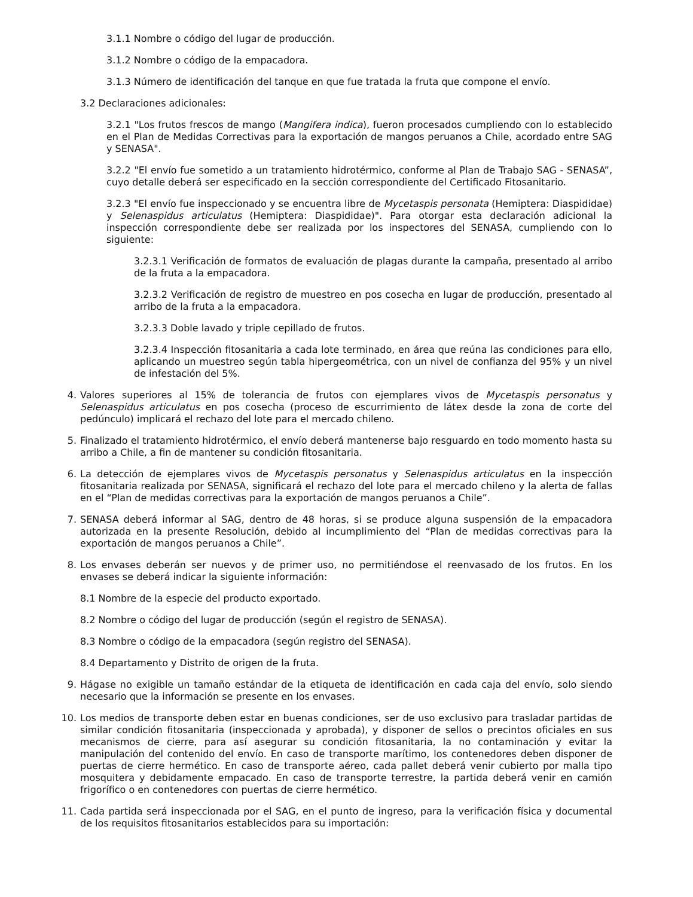3.1.1 Nombre o código del lugar de producción.
3.1.2 Nombre o código de la empacadora.
3.1.3 Número de identificación del tanque en que fue tratada la fruta que compone el envío.
3.2 Declaraciones adicionales:
3.2.1 "Los frutos frescos de mango (Mangifera indica), fueron procesados cumpliendo con lo establecido en el Plan de Medidas Correctivas para la exportación de mangos peruanos a Chile, acordado entre SAG y SENASA".
3.2.2 "El envío fue sometido a un tratamiento hidrotérmico, conforme al Plan de Trabajo SAG - SENASA”, cuyo detalle deberá ser especificado en la sección correspondiente del Certificado Fitosanitario.
3.2.3 "El envío fue inspeccionado y se encuentra libre de Mycetaspis personata (Hemiptera: Diaspididae) y Selenaspidus articulatus (Hemiptera: Diaspididae)". Para otorgar esta declaración adicional la inspección correspondiente debe ser realizada por los inspectores del SENASA, cumpliendo con lo siguiente:
3.2.3.1 Verificación de formatos de evaluación de plagas durante la campaña, presentado al arribo de la fruta a la empacadora.
3.2.3.2 Verificación de registro de muestreo en pos cosecha en lugar de producción, presentado al arribo de la fruta a la empacadora.
3.2.3.3 Doble lavado y triple cepillado de frutos.
3.2.3.4 Inspección fitosanitaria a cada lote terminado, en área que reúna las condiciones para ello, aplicando un muestreo según tabla hipergeométrica, con un nivel de confianza del 95% y un nivel de infestación del 5%.
4. Valores superiores al 15% de tolerancia de frutos con ejemplares vivos de Mycetaspis personatus y Selenaspidus articulatus en pos cosecha (proceso de escurrimiento de látex desde la zona de corte del pedúnculo) implicará el rechazo del lote para el mercado chileno.
5. Finalizado el tratamiento hidrotérmico, el envío deberá mantenerse bajo resguardo en todo momento hasta su arribo a Chile, a fin de mantener su condición fitosanitaria.
6. La detección de ejemplares vivos de Mycetaspis personatus y Selenaspidus articulatus en la inspección fitosanitaria realizada por SENASA, significará el rechazo del lote para el mercado chileno y la alerta de fallas en el “Plan de medidas correctivas para la exportación de mangos peruanos a Chile”.
7. SENASA deberá informar al SAG, dentro de 48 horas, si se produce alguna suspensión de la empacadora autorizada en la presente Resolución, debido al incumplimiento del “Plan de medidas correctivas para la exportación de mangos peruanos a Chile”.
8. Los envases deberán ser nuevos y de primer uso, no permitiéndose el reenvasado de los frutos. En los envases se deberá indicar la siguiente información:
8.1 Nombre de la especie del producto exportado.
8.2 Nombre o código del lugar de producción (según el registro de SENASA).
8.3 Nombre o código de la empacadora (según registro del SENASA).
8.4 Departamento y Distrito de origen de la fruta.
9. Hágase no exigible un tamaño estándar de la etiqueta de identificación en cada caja del envío, solo siendo necesario que la información se presente en los envases.
10. Los medios de transporte deben estar en buenas condiciones, ser de uso exclusivo para trasladar partidas de similar condición fitosanitaria (inspeccionada y aprobada), y disponer de sellos o precintos oficiales en sus mecanismos de cierre, para así asegurar su condición fitosanitaria, la no contaminación y evitar la manipulación del contenido del envío. En caso de transporte marítimo, los contenedores deben disponer de puertas de cierre hermético. En caso de transporte aéreo, cada pallet deberá venir cubierto por malla tipo mosquitera y debidamente empacado. En caso de transporte terrestre, la partida deberá venir en camión frigorífico o en contenedores con puertas de cierre hermético.
11. Cada partida será inspeccionada por el SAG, en el punto de ingreso, para la verificación física y documental de los requisitos fitosanitarios establecidos para su importación: